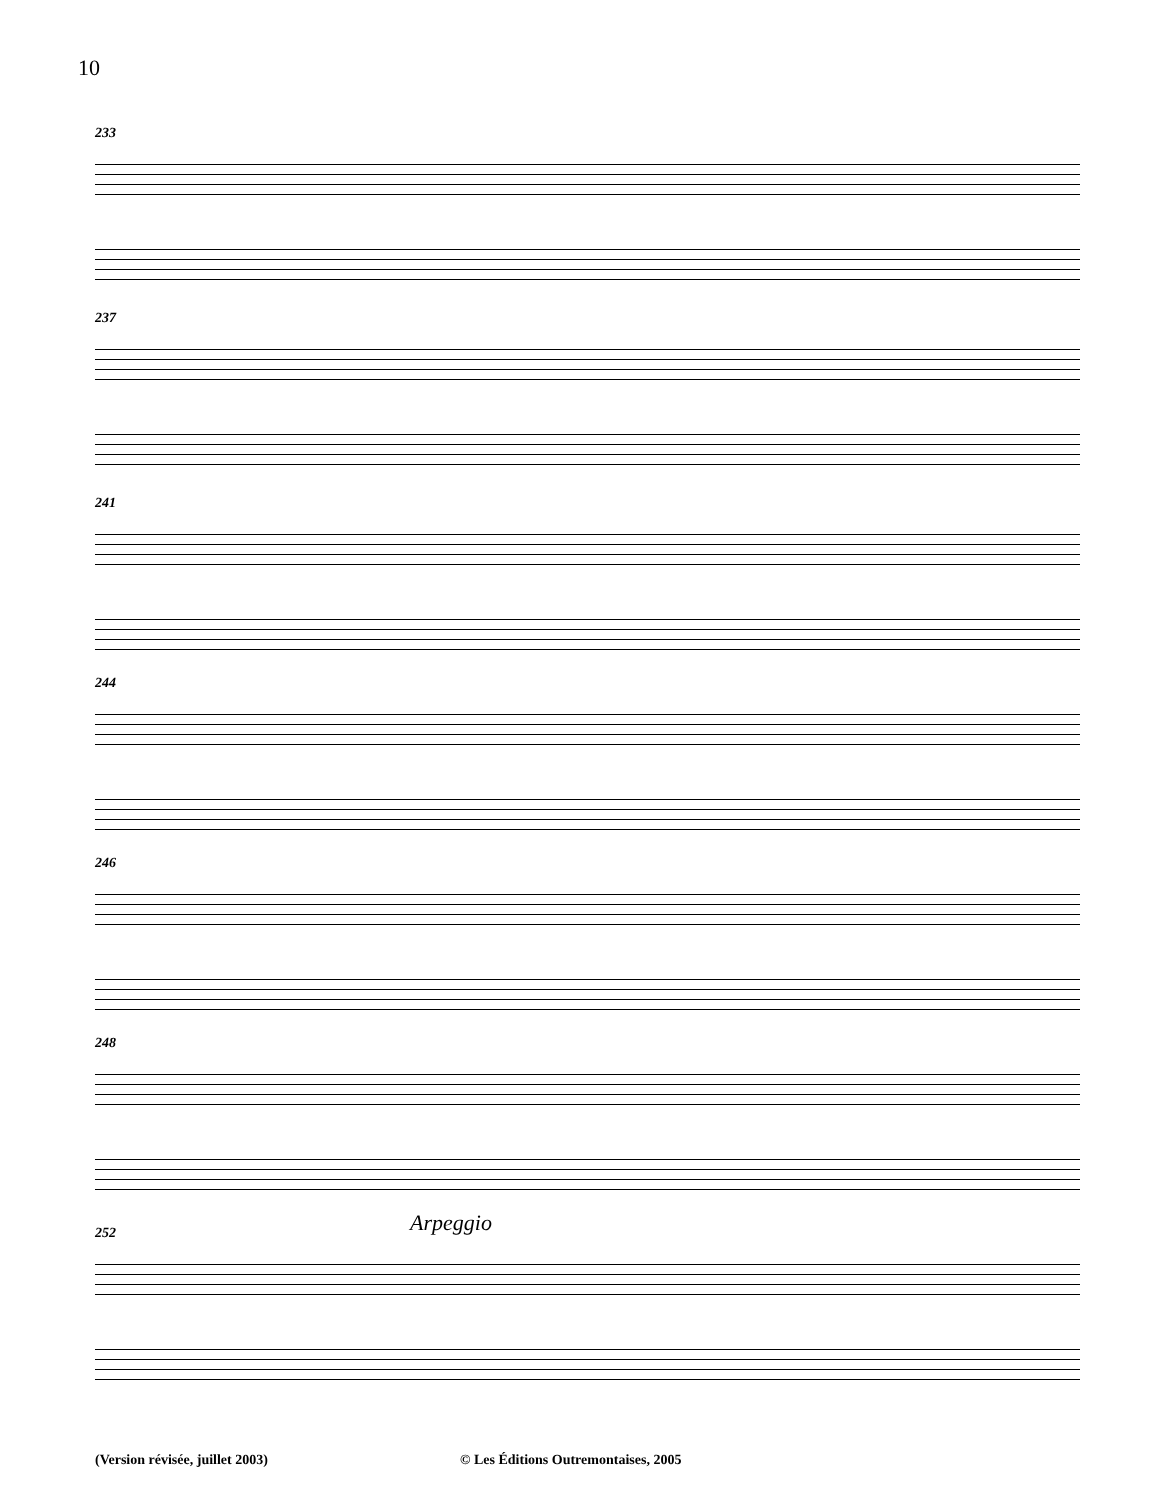10
233
237
241
244
246
248
Arpeggio
252
(Version révisée, juillet 2003)
© Les Éditions Outremontaises, 2005